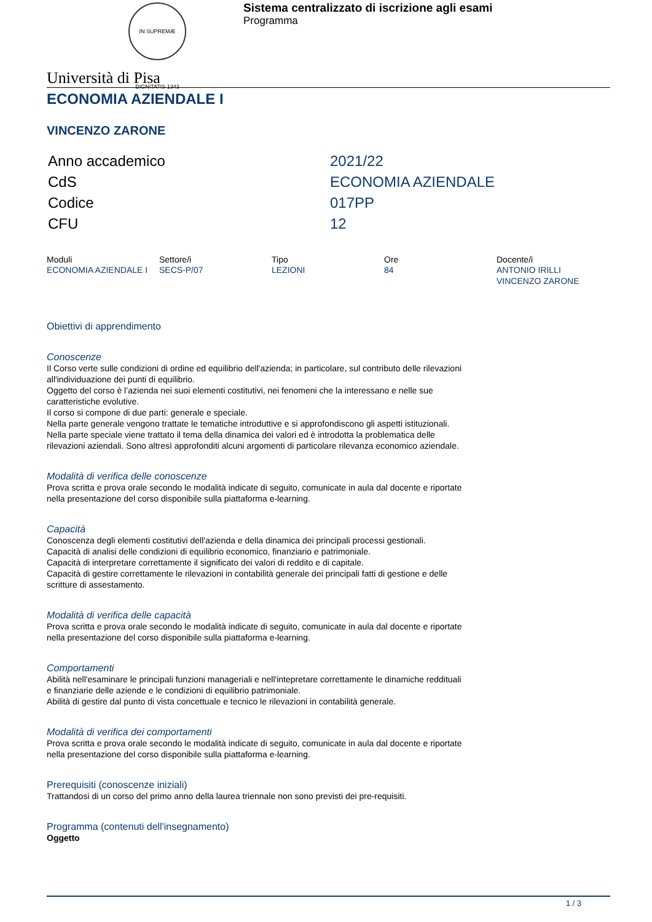IN SUPREMÆ DIGNITATIS 1343
Sistema centralizzato di iscrizione agli esami
Programma
Università di Pisa
ECONOMIA AZIENDALE I
VINCENZO ZARONE
| Anno accademico | 2021/22 |
| CdS | ECONOMIA AZIENDALE |
| Codice | 017PP |
| CFU | 12 |
| Moduli | Settore/i | Tipo | Ore | Docente/i |
| --- | --- | --- | --- | --- |
| ECONOMIA AZIENDALE I | SECS-P/07 | LEZIONI | 84 | ANTONIO IRILLI VINCENZO ZARONE |
Obiettivi di apprendimento
Conoscenze
Il Corso verte sulle condizioni di ordine ed equilibrio dell'azienda; in particolare, sul contributo delle rilevazioni all'individuazione dei punti di equilibrio.
Oggetto del corso è l’azienda nei suoi elementi costitutivi, nei fenomeni che la interessano e nelle sue caratteristiche evolutive.
Il corso si compone di due parti: generale e speciale.
Nella parte generale vengono trattate le tematiche introduttive e si approfondiscono gli aspetti istituzionali. Nella parte speciale viene trattato il tema della dinamica dei valori ed è introdotta la problematica delle rilevazioni aziendali. Sono altresì approfonditi alcuni argomenti di particolare rilevanza economico aziendale.
Modalità di verifica delle conoscenze
Prova scritta e prova orale secondo le modalità indicate di seguito, comunicate in aula dal docente e riportate nella presentazione del corso disponibile sulla piattaforma e-learning.
Capacità
Conoscenza degli elementi costitutivi dell'azienda e della dinamica dei principali processi gestionali.
Capacità di analisi delle condizioni di equilibrio economico, finanziario e patrimoniale.
Capacità di interpretare correttamente il significato dei valori di reddito e di capitale.
Capacità di gestire correttamente le rilevazioni in contabilità generale dei principali fatti di gestione e delle scritture di assestamento.
Modalità di verifica delle capacità
Prova scritta e prova orale secondo le modalità indicate di seguito, comunicate in aula dal docente e riportate nella presentazione del corso disponibile sulla piattaforma e-learning.
Comportamenti
Abilità nell'esaminare le principali funzioni manageriali e nell'intepretare correttamente le dinamiche reddituali e finanziarie delle aziende e le condizioni di equilibrio patrimoniale.
Abilità di gestire dal punto di vista concettuale e tecnico le rilevazioni in contabilità generale.
Modalità di verifica dei comportamenti
Prova scritta e prova orale secondo le modalità indicate di seguito, comunicate in aula dal docente e riportate nella presentazione del corso disponibile sulla piattaforma e-learning.
Prerequisiti (conoscenze iniziali)
Trattandosi di un corso del primo anno della laurea triennale non sono previsti dei pre-requisiti.
Programma (contenuti dell'insegnamento)
Oggetto
1 / 3